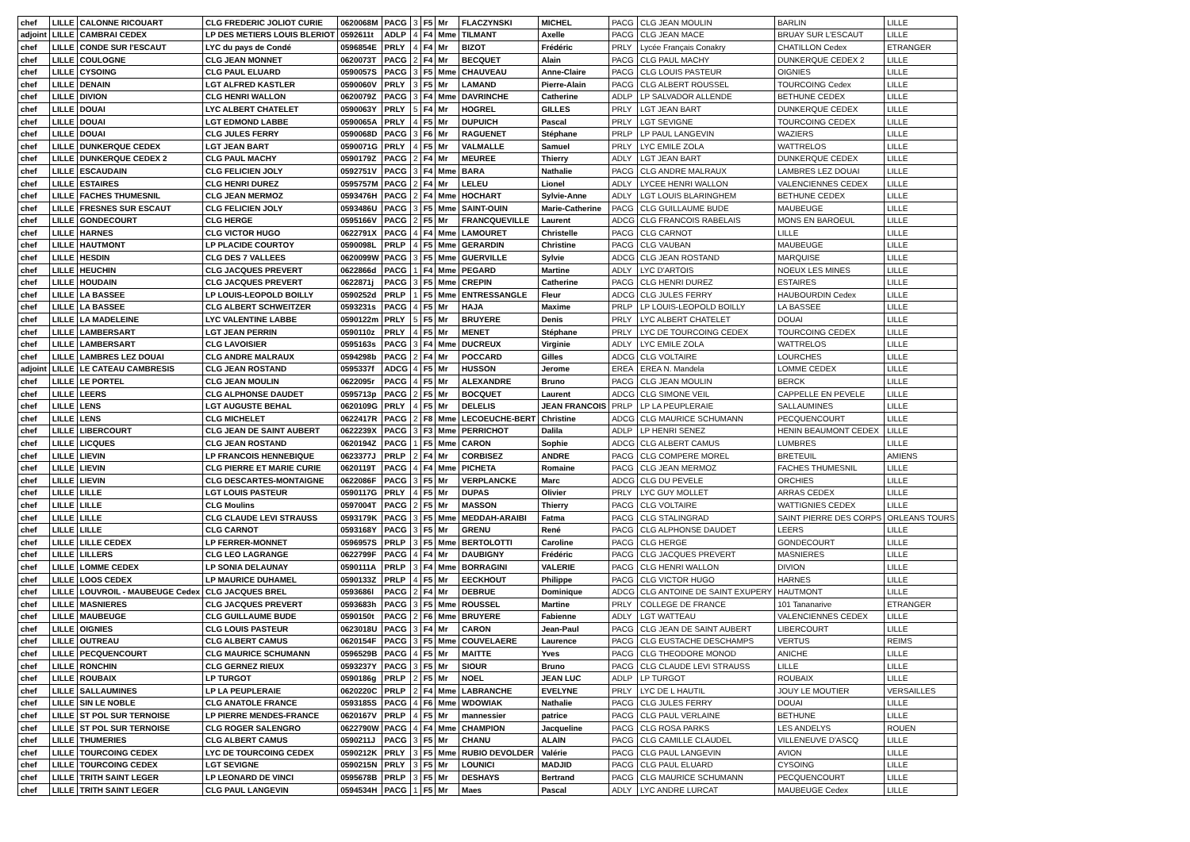| chef | LILLE | CALONNE RICOUART | CLG FREDERIC JOLIOT CURIE | 0620068M | PACG | 3 | F5 | Mr | FLACZYNSKI | MICHEL | PACG | CLG JEAN MOULIN | BARLIN | LILLE |
| adjoint | LILLE | CAMBRAI CEDEX | LP DES METIERS LOUIS BLERIOT | 0592611t | ADLP | 4 | F4 | Mme | TILMANT | Axelle | PACG | CLG JEAN MACE | BRUAY SUR L'ESCAUT | LILLE |
| chef | LILLE | CONDE SUR l'ESCAUT | LYC du pays de Condé | 0596854E | PRLY | 4 | F4 | Mr | BIZOT | Frédéric | PRLY | Lycée Français Conakry | CHATILLON Cedex | ETRANGER |
| chef | LILLE | COULOGNE | CLG JEAN MONNET | 0620073T | PACG | 2 | F4 | Mr | BECQUET | Alain | PACG | CLG PAUL MACHY | DUNKERQUE CEDEX 2 | LILLE |
| chef | LILLE | CYSOING | CLG PAUL ELUARD | 0590057S | PACG | 3 | F5 | Mme | CHAUVEAU | Anne-Claire | PACG | CLG LOUIS PASTEUR | OIGNIES | LILLE |
| chef | LILLE | DENAIN | LGT ALFRED KASTLER | 0590060V | PRLY | 3 | F5 | Mr | LAMAND | Pierre-Alain | PACG | CLG ALBERT ROUSSEL | TOURCOING Cedex | LILLE |
| chef | LILLE | DIVION | CLG HENRI WALLON | 0620079Z | PACG | 3 | F4 | Mme | DAVRINCHE | Catherine | ADLP | LP SALVADOR ALLENDE | BETHUNE CEDEX | LILLE |
| chef | LILLE | DOUAI | LYC ALBERT CHATELET | 0590063Y | PRLY | 5 | F4 | Mr | HOGREL | GILLES | PRLY | LGT JEAN BART | DUNKERQUE CEDEX | LILLE |
| chef | LILLE | DOUAI | LGT EDMOND LABBE | 0590065A | PRLY | 4 | F5 | Mr | DUPUICH | Pascal | PRLY | LGT SEVIGNE | TOURCOING CEDEX | LILLE |
| chef | LILLE | DOUAI | CLG JULES FERRY | 0590068D | PACG | 3 | F6 | Mr | RAGUENET | Stéphane | PRLP | LP PAUL LANGEVIN | WAZIERS | LILLE |
| chef | LILLE | DUNKERQUE CEDEX | LGT JEAN BART | 0590071G | PRLY | 4 | F5 | Mr | VALMALLE | Samuel | PRLY | LYC EMILE ZOLA | WATTRELOS | LILLE |
| chef | LILLE | DUNKERQUE CEDEX 2 | CLG PAUL MACHY | 0590179Z | PACG | 2 | F4 | Mr | MEUREE | Thierry | ADLY | LGT JEAN BART | DUNKERQUE CEDEX | LILLE |
| chef | LILLE | ESCAUDAIN | CLG FELICIEN JOLY | 0592751V | PACG | 3 | F4 | Mme | BARA | Nathalie | PACG | CLG ANDRE MALRAUX | LAMBRES LEZ DOUAI | LILLE |
| chef | LILLE | ESTAIRES | CLG HENRI DUREZ | 0595757M | PACG | 2 | F4 | Mr | LELEU | Lionel | ADLY | LYCEE HENRI WALLON | VALENCIENNES CEDEX | LILLE |
| chef | LILLE | FACHES THUMESNIL | CLG JEAN MERMOZ | 0593476H | PACG | 2 | F4 | Mme | HOCHART | Sylvie-Anne | ADLY | LGT LOUIS BLARINGHEM | BETHUNE CEDEX | LILLE |
| chef | LILLE | FRESNES SUR ESCAUT | CLG FELICIEN JOLY | 0593486U | PACG | 3 | F5 | Mme | SAINT-OUIN | Marie-Catherine | PACG | CLG GUILLAUME BUDE | MAUBEUGE | LILLE |
| chef | LILLE | GONDECOURT | CLG HERGE | 0595166V | PACG | 2 | F5 | Mr | FRANCQUEVILLE | Laurent | ADCG | CLG FRANCOIS RABELAIS | MONS EN BAROEUL | LILLE |
| chef | LILLE | HARNES | CLG VICTOR HUGO | 0622791X | PACG | 4 | F4 | Mme | LAMOURET | Christelle | PACG | CLG CARNOT | LILLE | LILLE |
| chef | LILLE | HAUTMONT | LP PLACIDE COURTOY | 0590098L | PRLP | 4 | F5 | Mme | GERARDIN | Christine | PACG | CLG VAUBAN | MAUBEUGE | LILLE |
| chef | LILLE | HESDIN | CLG DES 7 VALLEES | 0620099W | PACG | 3 | F5 | Mme | GUERVILLE | Sylvie | ADCG | CLG JEAN ROSTAND | MARQUISE | LILLE |
| chef | LILLE | HEUCHIN | CLG JACQUES PREVERT | 0622866d | PACG | 1 | F4 | Mme | PEGARD | Martine | ADLY | LYC D'ARTOIS | NOEUX LES MINES | LILLE |
| chef | LILLE | HOUDAIN | CLG JACQUES PREVERT | 0622871j | PACG | 3 | F5 | Mme | CREPIN | Catherine | PACG | CLG HENRI DUREZ | ESTAIRES | LILLE |
| chef | LILLE | LA BASSEE | LP LOUIS-LEOPOLD BOILLY | 0590252d | PRLP | 1 | F5 | Mme | ENTRESSANGLE | Fleur | ADCG | CLG JULES FERRY | HAUBOURDIN Cedex | LILLE |
| chef | LILLE | LA BASSEE | CLG ALBERT SCHWEITZER | 0593231s | PACG | 4 | F5 | Mr | HAJA | Maxime | PRLP | LP LOUIS-LEOPOLD BOILLY | LA BASSEE | LILLE |
| chef | LILLE | LA MADELEINE | LYC VALENTINE LABBE | 0590122m | PRLY | 5 | F5 | Mr | BRUYERE | Denis | PRLY | LYC ALBERT CHATELET | DOUAI | LILLE |
| chef | LILLE | LAMBERSART | LGT JEAN PERRIN | 0590110z | PRLY | 4 | F5 | Mr | MENET | Stéphane | PRLY | LYC DE TOURCOING CEDEX | TOURCOING CEDEX | LILLE |
| chef | LILLE | LAMBERSART | CLG LAVOISIER | 0595163s | PACG | 3 | F4 | Mme | DUCREUX | Virginie | ADLY | LYC EMILE ZOLA | WATTRELOS | LILLE |
| chef | LILLE | LAMBRES LEZ DOUAI | CLG ANDRE MALRAUX | 0594298b | PACG | 2 | F4 | Mr | POCCARD | Gilles | ADCG | CLG VOLTAIRE | LOURCHES | LILLE |
| adjoint | LILLE | LE CATEAU CAMBRESIS | CLG JEAN ROSTAND | 0595337f | ADCG | 4 | F5 | Mr | HUSSON | Jerome | EREA | EREA N. Mandela | LOMME CEDEX | LILLE |
| chef | LILLE | LE PORTEL | CLG JEAN MOULIN | 0622095r | PACG | 4 | F5 | Mr | ALEXANDRE | Bruno | PACG | CLG JEAN MOULIN | BERCK | LILLE |
| chef | LILLE | LEERS | CLG ALPHONSE DAUDET | 0595713p | PACG | 2 | F5 | Mr | BOCQUET | Laurent | ADCG | CLG SIMONE VEIL | CAPPELLE EN PEVELE | LILLE |
| chef | LILLE | LENS | LGT AUGUSTE BEHAL | 0620109G | PRLY | 4 | F5 | Mr | DELELIS | JEAN FRANCOIS | PRLP | LP LA PEUPLERAIE | SALLAUMINES | LILLE |
| chef | LILLE | LENS | CLG MICHELET | 0622417R | PACG | 2 | F8 | Mme | LECOEUCHE-BERT | Christine | ADCG | CLG MAURICE SCHUMANN | PECQUENCOURT | LILLE |
| chef | LILLE | LIBERCOURT | CLG JEAN DE SAINT AUBERT | 0622239X | PACG | 3 | F3 | Mme | PERRICHOT | Dalila | ADLP | LP HENRI SENEZ | HENIN BEAUMONT CEDEX | LILLE |
| chef | LILLE | LICQUES | CLG JEAN ROSTAND | 0620194Z | PACG | 1 | F5 | Mme | CARON | Sophie | ADCG | CLG ALBERT CAMUS | LUMBRES | LILLE |
| chef | LILLE | LIEVIN | LP FRANCOIS HENNEBIQUE | 0623377J | PRLP | 2 | F4 | Mr | CORBISEZ | ANDRE | PACG | CLG COMPERE MOREL | BRETEUIL | AMIENS |
| chef | LILLE | LIEVIN | CLG PIERRE ET MARIE CURIE | 0620119T | PACG | 4 | F4 | Mme | PICHETA | Romaine | PACG | CLG JEAN MERMOZ | FACHES THUMESNIL | LILLE |
| chef | LILLE | LIEVIN | CLG DESCARTES-MONTAIGNE | 0622086F | PACG | 3 | F5 | Mr | VERPLANCKE | Marc | ADCG | CLG DU PEVELE | ORCHIES | LILLE |
| chef | LILLE | LILLE | LGT LOUIS PASTEUR | 0590117G | PRLY | 4 | F5 | Mr | DUPAS | Olivier | PRLY | LYC GUY MOLLET | ARRAS CEDEX | LILLE |
| chef | LILLE | LILLE | CLG Moulins | 0597004T | PACG | 2 | F5 | Mr | MASSON | Thierry | PACG | CLG VOLTAIRE | WATTIGNIES CEDEX | LILLE |
| chef | LILLE | LILLE | CLG CLAUDE LEVI STRAUSS | 0593179K | PACG | 3 | F5 | Mme | MEDDAH-ARAIBI | Fatma | PACG | CLG STALINGRAD | SAINT PIERRE DES CORPS | ORLEANS TOURS |
| chef | LILLE | LILLE | CLG CARNOT | 0593168Y | PACG | 3 | F5 | Mr | GRENU | René | PACG | CLG ALPHONSE DAUDET | LEERS | LILLE |
| chef | LILLE | LILLE CEDEX | LP FERRER-MONNET | 0596957S | PRLP | 3 | F5 | Mme | BERTOLOTTI | Caroline | PACG | CLG HERGE | GONDECOURT | LILLE |
| chef | LILLE | LILLERS | CLG LEO LAGRANGE | 0622799F | PACG | 4 | F4 | Mr | DAUBIGNY | Frédéric | PACG | CLG JACQUES PREVERT | MASNIERES | LILLE |
| chef | LILLE | LOMME CEDEX | LP SONIA DELAUNAY | 0590111A | PRLP | 3 | F4 | Mme | BORRAGINI | VALERIE | PACG | CLG HENRI WALLON | DIVION | LILLE |
| chef | LILLE | LOOS CEDEX | LP MAURICE DUHAMEL | 0590133Z | PRLP | 4 | F5 | Mr | EECKHOUT | Philippe | PACG | CLG VICTOR HUGO | HARNES | LILLE |
| chef | LILLE | LOUVROIL - MAUBEUGE Cedex | CLG JACQUES BREL | 0593686l | PACG | 2 | F4 | Mr | DEBRUE | Dominique | ADCG | CLG ANTOINE DE SAINT EXUPERY | HAUTMONT | LILLE |
| chef | LILLE | MASNIERES | CLG JACQUES PREVERT | 0593683h | PACG | 3 | F5 | Mme | ROUSSEL | Martine | PRLY | COLLEGE DE FRANCE | 101 Tananarive | ETRANGER |
| chef | LILLE | MAUBEUGE | CLG GUILLAUME BUDE | 0590150t | PACG | 2 | F6 | Mme | BRUYERE | Fabienne | ADLY | LGT WATTEAU | VALENCIENNES CEDEX | LILLE |
| chef | LILLE | OIGNIES | CLG LOUIS PASTEUR | 0623018U | PACG | 3 | F4 | Mr | CARON | Jean-Paul | PACG | CLG JEAN DE SAINT AUBERT | LIBERCOURT | LILLE |
| chef | LILLE | OUTREAU | CLG ALBERT CAMUS | 0620154F | PACG | 3 | F5 | Mme | COUVELAERE | Laurence | PACG | CLG EUSTACHE DESCHAMPS | VERTUS | REIMS |
| chef | LILLE | PECQUENCOURT | CLG MAURICE SCHUMANN | 0596529B | PACG | 4 | F5 | Mr | MAITTE | Yves | PACG | CLG THEODORE MONOD | ANICHE | LILLE |
| chef | LILLE | RONCHIN | CLG GERNEZ RIEUX | 0593237Y | PACG | 3 | F5 | Mr | SIOUR | Bruno | PACG | CLG CLAUDE LEVI STRAUSS | LILLE | LILLE |
| chef | LILLE | ROUBAIX | LP TURGOT | 0590186g | PRLP | 2 | F5 | Mr | NOEL | JEAN LUC | ADLP | LP TURGOT | ROUBAIX | LILLE |
| chef | LILLE | SALLAUMINES | LP LA PEUPLERAIE | 0620220C | PRLP | 2 | F4 | Mme | LABRANCHE | EVELYNE | PRLY | LYC DE L HAUTIL | JOUY LE MOUTIER | VERSAILLES |
| chef | LILLE | SIN LE NOBLE | CLG ANATOLE FRANCE | 0593185S | PACG | 4 | F6 | Mme | WDOWIAK | Nathalie | PACG | CLG JULES FERRY | DOUAI | LILLE |
| chef | LILLE | ST POL SUR TERNOISE | LP PIERRE MENDES-FRANCE | 0620167V | PRLP | 4 | F5 | Mr | mannessier | patrice | PACG | CLG PAUL VERLAINE | BETHUNE | LILLE |
| chef | LILLE | ST POL SUR TERNOISE | CLG ROGER SALENGRO | 0622790W | PACG | 4 | F4 | Mme | CHAMPION | Jacqueline | PACG | CLG ROSA PARKS | LES ANDELYS | ROUEN |
| chef | LILLE | THUMERIES | CLG ALBERT CAMUS | 0590211J | PACG | 3 | F5 | Mr | CHANU | ALAIN | PACG | CLG CAMILLE CLAUDEL | VILLENEUVE D'ASCQ | LILLE |
| chef | LILLE | TOURCOING CEDEX | LYC DE TOURCOING CEDEX | 0590212K | PRLY | 3 | F5 | Mme | RUBIO DEVOLDER | Valérie | PACG | CLG PAUL LANGEVIN | AVION | LILLE |
| chef | LILLE | TOURCOING CEDEX | LGT SEVIGNE | 0590215N | PRLY | 3 | F5 | Mr | LOUNICI | MADJID | PACG | CLG PAUL ELUARD | CYSOING | LILLE |
| chef | LILLE | TRITH SAINT LEGER | LP LEONARD DE VINCI | 0595678B | PRLP | 3 | F5 | Mr | DESHAYS | Bertrand | PACG | CLG MAURICE SCHUMANN | PECQUENCOURT | LILLE |
| chef | LILLE | TRITH SAINT LEGER | CLG PAUL LANGEVIN | 0594534H | PACG | 1 | F5 | Mr | Maes | Pascal | ADLY | LYC ANDRE LURCAT | MAUBEUGE Cedex | LILLE |